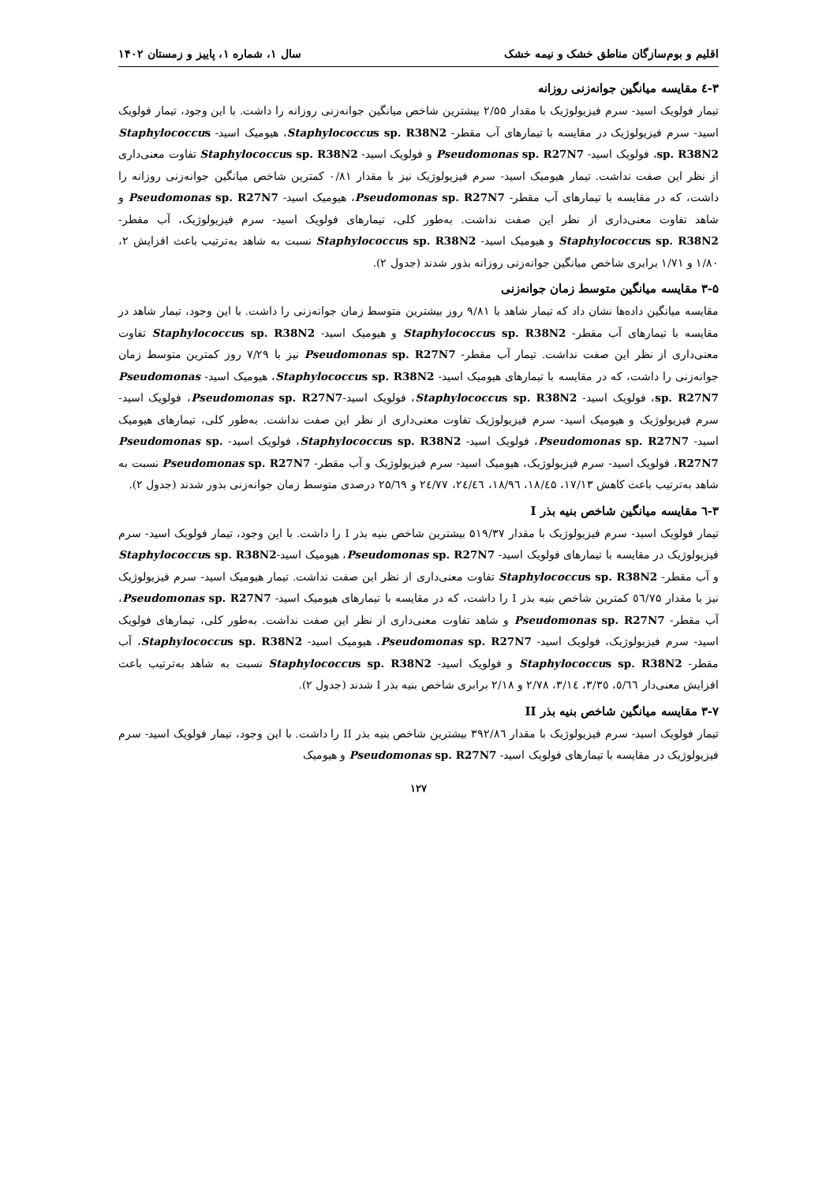اقلیم و بوم‌سازگان مناطق خشک و نیمه خشک سال ۱، شماره ۱، پاییز و زمستان ۱۴۰۲
۳-٤ مقایسه میانگین جوانه‌زنی روزانه
تیمار فولویک اسید- سرم فیزیولوژیک با مقدار ۲/۵۵ بیشترین شاخص میانگین جوانه‌زنی روزانه را داشت. با این وجود، تیمار فولویک اسید- سرم فیزیولوژیک در مقایسه با تیمارهای آب مقطر- Staphylococcus sp. R38N2، هیومیک اسید- Staphylococcus sp. R38N2، فولویک اسید- Pseudomonas sp. R27N7 و فولویک اسید- Staphylococcus sp. R38N2 تفاوت معنی‌داری از نظر این صفت نداشت. تیمار هیومیک اسید- سرم فیزیولوژیک نیز با مقدار ۰/۸۱ کمترین شاخص میانگین جوانه‌زنی روزانه را داشت، که در مقایسه با تیمارهای آب مقطر- Pseudomonas sp. R27N7، هیومیک اسید- Pseudomonas sp. R27N7 و شاهد تفاوت معنی‌داری از نظر این صفت نداشت. به‌طور کلی، تیمارهای فولویک اسید- سرم فیزیولوژیک، آب مقطر- Staphylococcus sp. R38N2 و هیومیک اسید- Staphylococcus sp. R38N2 نسبت به شاهد به‌ترتیب باعث افزایش ۲، ۱/۸۰ و ۱/۷۱ برابری شاخص میانگین جوانه‌زنی روزانه بذور شدند (جدول ۲).
۳-۵ مقایسه میانگین متوسط زمان جوانه‌زنی
مقایسه میانگین داده‌ها نشان داد که تیمار شاهد با ۹/۸۱ روز بیشترین متوسط زمان جوانه‌زنی را داشت. با این وجود، تیمار شاهد در مقایسه با تیمارهای آب مقطر- Staphylococcus sp. R38N2 و هیومیک اسید- Staphylococcus sp. R38N2 تفاوت معنی‌داری از نظر این صفت نداشت. تیمار آب مقطر- Pseudomonas sp. R27N7 نیز با ۷/۲۹ روز کمترین متوسط زمان جوانه‌زنی را داشت، که در مقایسه با تیمارهای هیومیک اسید- Staphylococcus sp. R38N2، هیومیک اسید- Pseudomonas sp. R27N7، فولویک اسید- Staphylococcus sp. R38N2، فولویک اسید-Pseudomonas sp. R27N7، فولویک اسید- سرم فیزیولوژیک و هیومیک اسید- سرم فیزیولوژیک تفاوت معنی‌داری از نظر این صفت نداشت. به‌طور کلی، تیمارهای هیومیک اسید- Pseudomonas sp. R27N7، فولویک اسید- Staphylococcus sp. R38N2، فولویک اسید- Pseudomonas sp. R27N7، فولویک اسید- سرم فیزیولوژیک، هیومیک اسید- سرم فیزیولوژیک و آب مقطر- Pseudomonas sp. R27N7 نسبت به شاهد به‌ترتیب باعث کاهش ۱۷/۱۳، ۱۸/٤۵، ۱۸/۹٦، ۲٤/٤٦، ۲٤/۷۷ و ۲۵/٦۹ درصدی متوسط زمان جوانه‌زنی بذور شدند (جدول ۲).
۳-٦ مقایسه میانگین شاخص بنیه بذر I
تیمار فولویک اسید- سرم فیزیولوژیک با مقدار ۵۱۹/۳۷ بیشترین شاخص بنیه بذر I را داشت. با این وجود، تیمار فولویک اسید- سرم فیزیولوژیک در مقایسه با تیمارهای فولویک اسید- Pseudomonas sp. R27N7، هیومیک اسید-Staphylococcus sp. R38N2 و آب مقطر- Staphylococcus sp. R38N2 تفاوت معنی‌داری از نظر این صفت نداشت. تیمار هیومیک اسید- سرم فیزیولوژیک نیز با مقدار ٥٦/۷۵ کمترین شاخص بنیه بذر I را داشت، که در مقایسه با تیمارهای هیومیک اسید- Pseudomonas sp. R27N7، آب مقطر- Pseudomonas sp. R27N7 و شاهد تفاوت معنی‌داری از نظر این صفت نداشت. به‌طور کلی، تیمارهای فولویک اسید- سرم فیزیولوژیک، فولویک اسید- Pseudomonas sp. R27N7، هیومیک اسید- Staphylococcus sp. R38N2، آب مقطر- Staphylococcus sp. R38N2 و فولویک اسید- Staphylococcus sp. R38N2 نسبت به شاهد به‌ترتیب باعث افزایش معنی‌دار ٥/٦٦، ۳/۳٥، ۳/۱٤، ۲/۷۸ و ۲/۱۸ برابری شاخص بنیه بذر I شدند (جدول ۲).
۳-۷ مقایسه میانگین شاخص بنیه بذر II
تیمار فولویک اسید- سرم فیزیولوژیک با مقدار ۳۹۲/۸٦ بیشترین شاخص بنیه بذر II را داشت. با این وجود، تیمار فولویک اسید- سرم فیزیولوژیک در مقایسه با تیمارهای فولویک اسید- Pseudomonas sp. R27N7 و هیومیک
۱۲۷